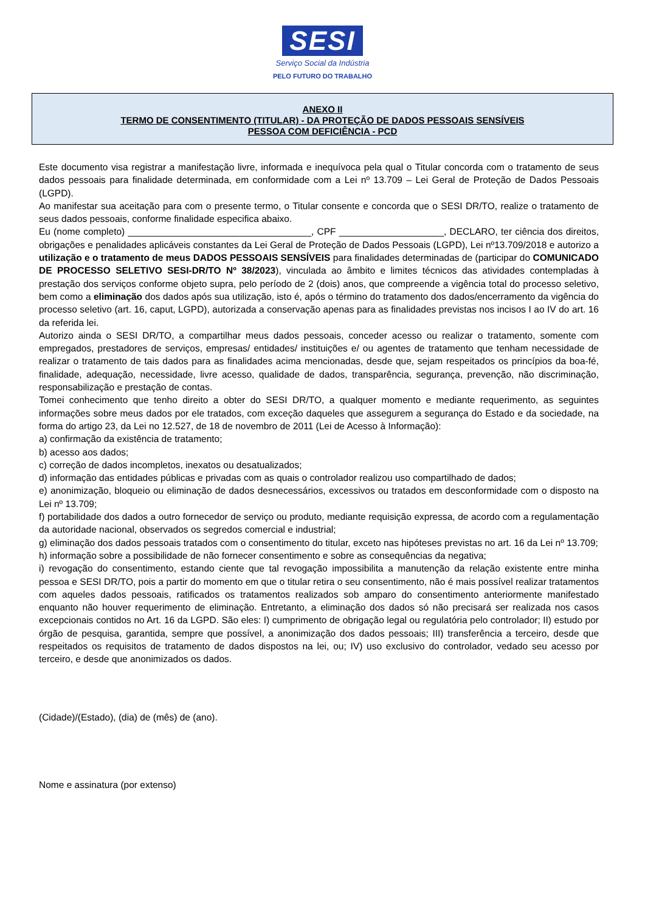SESI
Serviço Social da Indústria
PELO FUTURO DO TRABALHO
ANEXO II
TERMO DE CONSENTIMENTO (TITULAR) - DA PROTEÇÃO DE DADOS PESSOAIS SENSÍVEIS
PESSOA COM DEFICIÊNCIA - PCD
Este documento visa registrar a manifestação livre, informada e inequívoca pela qual o Titular concorda com o tratamento de seus dados pessoais para finalidade determinada, em conformidade com a Lei nº 13.709 – Lei Geral de Proteção de Dados Pessoais (LGPD).
Ao manifestar sua aceitação para com o presente termo, o Titular consente e concorda que o SESI DR/TO, realize o tratamento de seus dados pessoais, conforme finalidade especifica abaixo.
Eu (nome completo) ___________________________________, CPF ____________________, DECLARO, ter ciência dos direitos, obrigações e penalidades aplicáveis constantes da Lei Geral de Proteção de Dados Pessoais (LGPD), Lei nº13.709/2018 e autorizo a utilização e o tratamento de meus DADOS PESSOAIS SENSÍVEIS para finalidades determinadas de (participar do COMUNICADO DE PROCESSO SELETIVO SESI-DR/TO Nº 38/2023), vinculada ao âmbito e limites técnicos das atividades contempladas à prestação dos serviços conforme objeto supra, pelo período de 2 (dois) anos, que compreende a vigência total do processo seletivo, bem como a eliminação dos dados após sua utilização, isto é, após o término do tratamento dos dados/encerramento da vigência do processo seletivo (art. 16, caput, LGPD), autorizada a conservação apenas para as finalidades previstas nos incisos I ao IV do art. 16 da referida lei.
Autorizo ainda o SESI DR/TO, a compartilhar meus dados pessoais, conceder acesso ou realizar o tratamento, somente com empregados, prestadores de serviços, empresas/ entidades/ instituições e/ ou agentes de tratamento que tenham necessidade de realizar o tratamento de tais dados para as finalidades acima mencionadas, desde que, sejam respeitados os princípios da boa-fé, finalidade, adequação, necessidade, livre acesso, qualidade de dados, transparência, segurança, prevenção, não discriminação, responsabilização e prestação de contas.
Tomei conhecimento que tenho direito a obter do SESI DR/TO, a qualquer momento e mediante requerimento, as seguintes informações sobre meus dados por ele tratados, com exceção daqueles que assegurem a segurança do Estado e da sociedade, na forma do artigo 23, da Lei no 12.527, de 18 de novembro de 2011 (Lei de Acesso à Informação):
a) confirmação da existência de tratamento;
b) acesso aos dados;
c) correção de dados incompletos, inexatos ou desatualizados;
d) informação das entidades públicas e privadas com as quais o controlador realizou uso compartilhado de dados;
e) anonimização, bloqueio ou eliminação de dados desnecessários, excessivos ou tratados em desconformidade com o disposto na Lei nº 13.709;
f) portabilidade dos dados a outro fornecedor de serviço ou produto, mediante requisição expressa, de acordo com a regulamentação da autoridade nacional, observados os segredos comercial e industrial;
g) eliminação dos dados pessoais tratados com o consentimento do titular, exceto nas hipóteses previstas no art. 16 da Lei nº 13.709;
h) informação sobre a possibilidade de não fornecer consentimento e sobre as consequências da negativa;
i) revogação do consentimento, estando ciente que tal revogação impossibilita a manutenção da relação existente entre minha pessoa e SESI DR/TO, pois a partir do momento em que o titular retira o seu consentimento, não é mais possível realizar tratamentos com aqueles dados pessoais, ratificados os tratamentos realizados sob amparo do consentimento anteriormente manifestado enquanto não houver requerimento de eliminação. Entretanto, a eliminação dos dados só não precisará ser realizada nos casos excepcionais contidos no Art. 16 da LGPD. São eles: I) cumprimento de obrigação legal ou regulatória pelo controlador; II) estudo por órgão de pesquisa, garantida, sempre que possível, a anonimização dos dados pessoais; III) transferência a terceiro, desde que respeitados os requisitos de tratamento de dados dispostos na lei, ou; IV) uso exclusivo do controlador, vedado seu acesso por terceiro, e desde que anonimizados os dados.
(Cidade)/(Estado), (dia) de (mês) de (ano).
Nome e assinatura (por extenso)